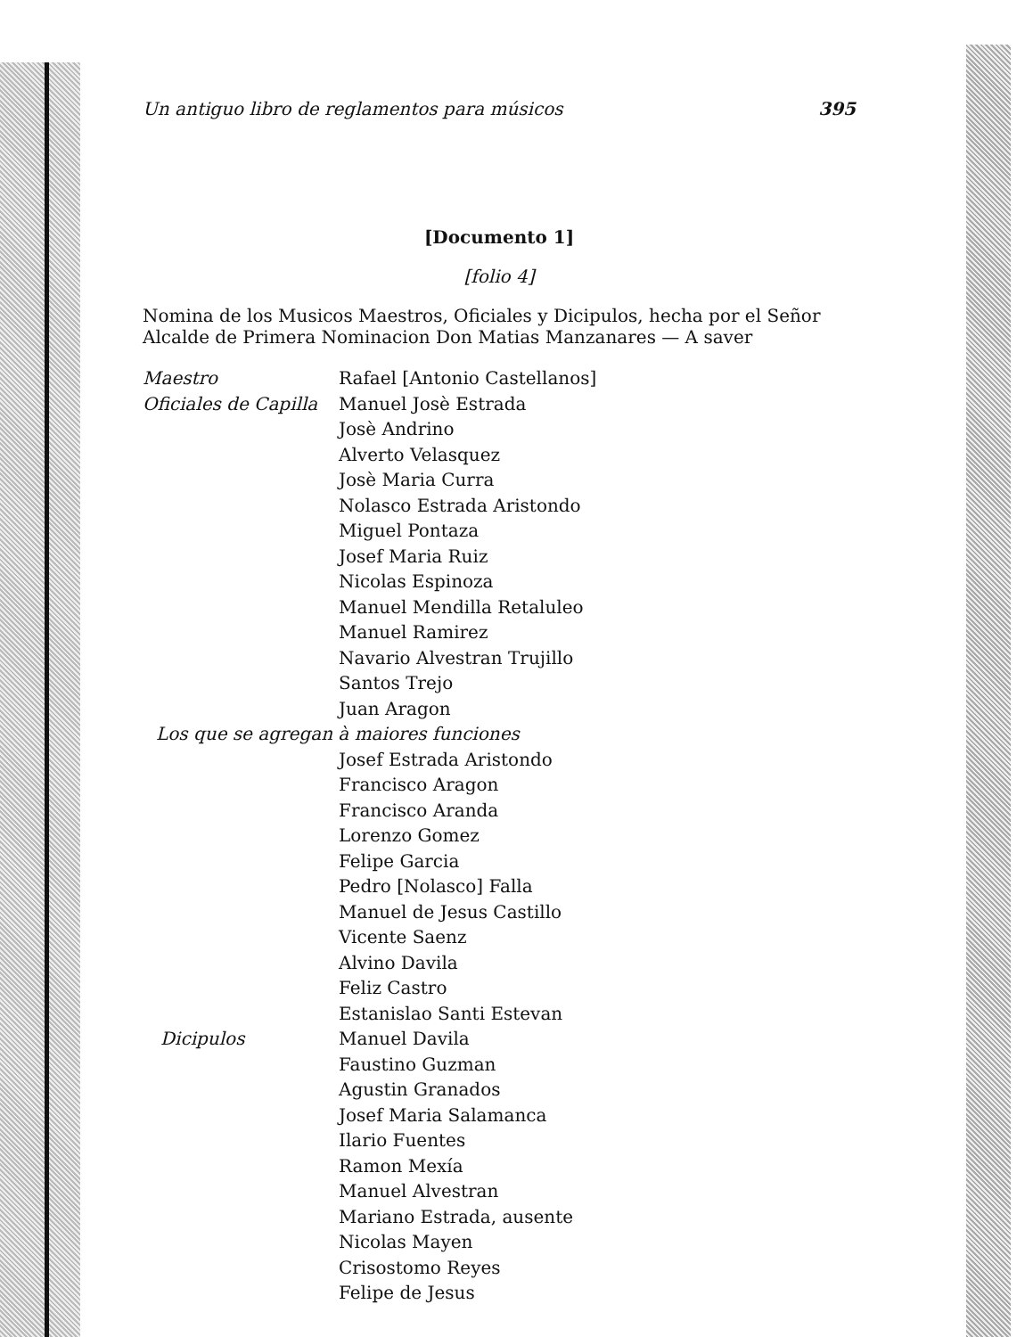Un antiguo libro de reglamentos para músicos 395
[Documento 1]
[folio 4]
Nomina de los Musicos Maestros, Oficiales y Dicipulos, hecha por el Señor Alcalde de Primera Nominacion Don Matias Manzanares — A saver
Maestro Rafael [Antonio Castellanos]
Oficiales de Capilla
Manuel Josè Estrada
Josè Andrino
Alverto Velasquez
Josè Maria Curra
Nolasco Estrada Aristondo
Miguel Pontaza
Josef Maria Ruiz
Nicolas Espinoza
Manuel Mendilla Retaluleo
Manuel Ramirez
Navario Alvestran Trujillo
Santos Trejo
Juan Aragon
Los que se agregan à maiores funciones
Josef Estrada Aristondo
Francisco Aragon
Francisco Aranda
Lorenzo Gomez
Felipe Garcia
Pedro [Nolasco] Falla
Manuel de Jesus Castillo
Vicente Saenz
Alvino Davila
Feliz Castro
Estanislao Santi Estevan
Dicipulos Manuel Davila
Faustino Guzman
Agustin Granados
Josef Maria Salamanca
Ilario Fuentes
Ramon Mexía
Manuel Alvestran
Mariano Estrada, ausente
Nicolas Mayen
Crisostomo Reyes
Felipe de Jesus